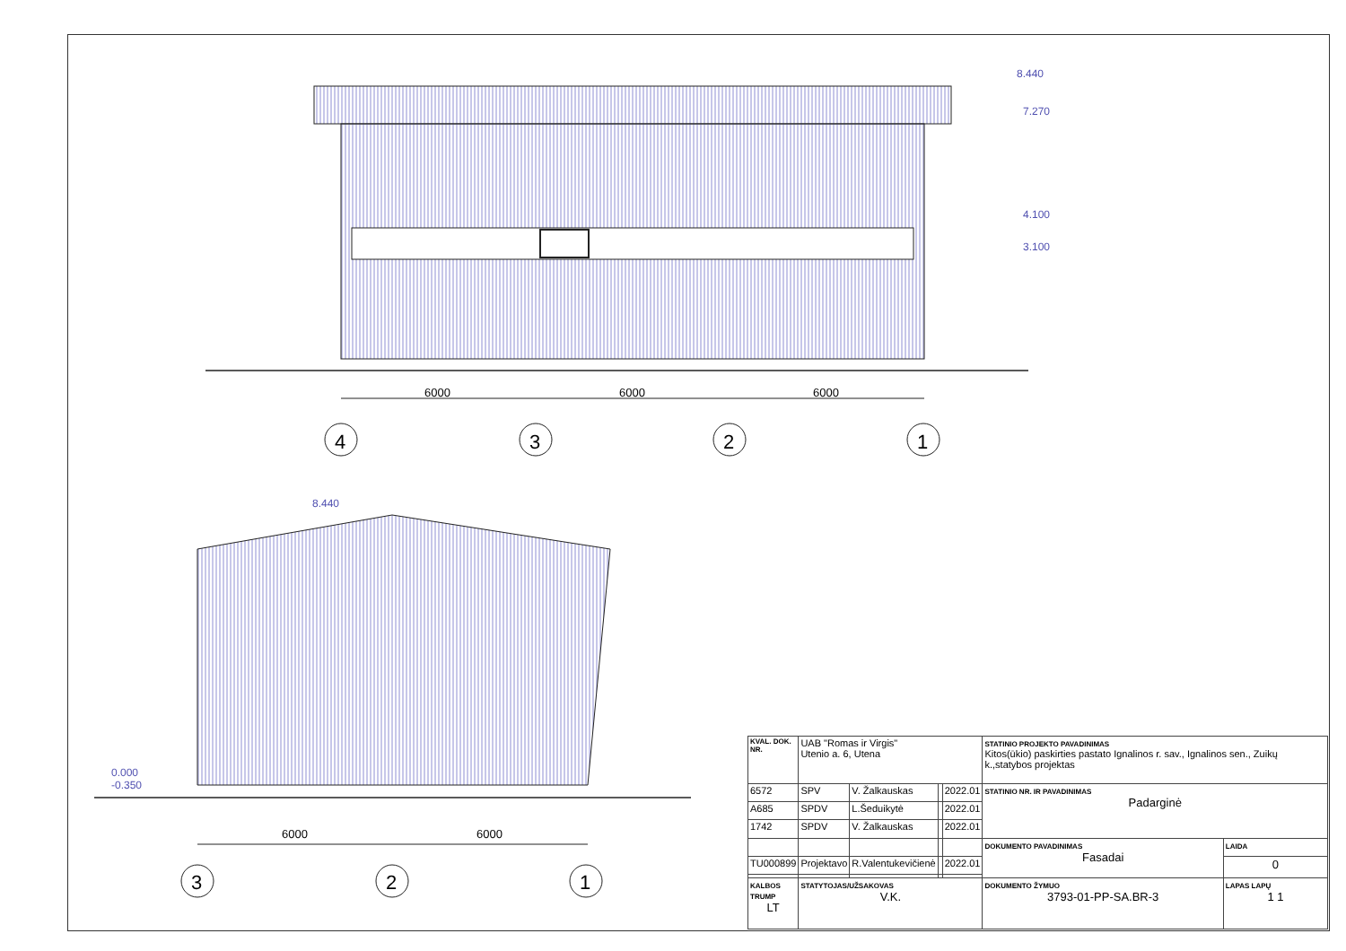8.440
7.270
4.100
3.100
8.440
0.000
-0.350
6000 6000 6000
4 3 2 1
6000 6000
3 2 1
| KVAL. DOK. NR. | UAB "Romas ir Virgis" Utenio a. 6, Utena | | | | STATINIO PROJEKTO PAVADINIMAS Kitos(ūkio) paskirties pastato Ignalinos r. sav., Ignalinos sen., Zuikų k.,statybos projektas | |
| 6572 | SPV | V. Žalkauskas | | 2022.01 | STATINIO NR. IR PAVADINIMAS Padarginė | |
| A685 | SPDV | L.Šeduikytė | | 2022.01 | | |
| 1742 | SPDV | V. Žalkauskas | | 2022.01 | | |
| | | | | | DOKUMENTO PAVADINIMAS Fasadai | LAIDA |
| TU000899 | Projektavo | R.Valentukevičienė | | 2022.01 | | 0 |
| KALBOS TRUMP LT | STATYTOJAS/UŽSAKOVAS V.K. | | | | DOKUMENTO ŽYMUO 3793-01-PP-SA.BR-3 | LAPAS LAPŲ 1 1 |